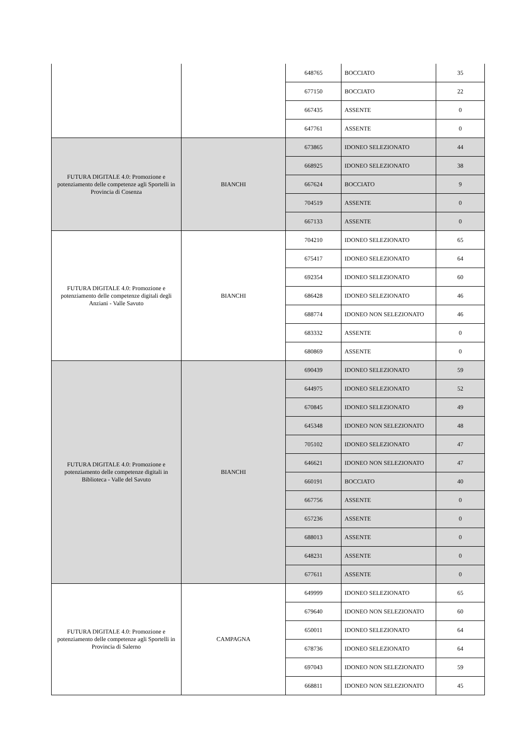| | | 648765 | BOCCIATO | 35 |
| | | 677150 | BOCCIATO | 22 |
| | | 667435 | ASSENTE | 0 |
| | | 647761 | ASSENTE | 0 |
| FUTURA DIGITALE 4.0: Promozione e potenziamento delle competenze agli Sportelli in Provincia di Cosenza | BIANCHI | 673865 | IDONEO SELEZIONATO | 44 |
| | | 668925 | IDONEO SELEZIONATO | 38 |
| | | 667624 | BOCCIATO | 9 |
| | | 704519 | ASSENTE | 0 |
| | | 667133 | ASSENTE | 0 |
| FUTURA DIGITALE 4.0: Promozione e potenziamento delle competenze digitali degli Anziani - Valle Savuto | BIANCHI | 704210 | IDONEO SELEZIONATO | 65 |
| | | 675417 | IDONEO SELEZIONATO | 64 |
| | | 692354 | IDONEO SELEZIONATO | 60 |
| | | 686428 | IDONEO SELEZIONATO | 46 |
| | | 688774 | IDONEO NON SELEZIONATO | 46 |
| | | 683332 | ASSENTE | 0 |
| | | 680869 | ASSENTE | 0 |
| FUTURA DIGITALE 4.0: Promozione e potenziamento delle competenze digitali in Biblioteca - Valle del Savuto | BIANCHI | 690439 | IDONEO SELEZIONATO | 59 |
| | | 644975 | IDONEO SELEZIONATO | 52 |
| | | 670845 | IDONEO SELEZIONATO | 49 |
| | | 645348 | IDONEO NON SELEZIONATO | 48 |
| | | 705102 | IDONEO SELEZIONATO | 47 |
| | | 646621 | IDONEO NON SELEZIONATO | 47 |
| | | 660191 | BOCCIATO | 40 |
| | | 667756 | ASSENTE | 0 |
| | | 657236 | ASSENTE | 0 |
| | | 688013 | ASSENTE | 0 |
| | | 648231 | ASSENTE | 0 |
| | | 677611 | ASSENTE | 0 |
| FUTURA DIGITALE 4.0: Promozione e potenziamento delle competenze agli Sportelli in Provincia di Salerno | CAMPAGNA | 649999 | IDONEO SELEZIONATO | 65 |
| | | 679640 | IDONEO NON SELEZIONATO | 60 |
| | | 650011 | IDONEO SELEZIONATO | 64 |
| | | 678736 | IDONEO SELEZIONATO | 64 |
| | | 697043 | IDONEO NON SELEZIONATO | 59 |
| | | 668811 | IDONEO NON SELEZIONATO | 45 |